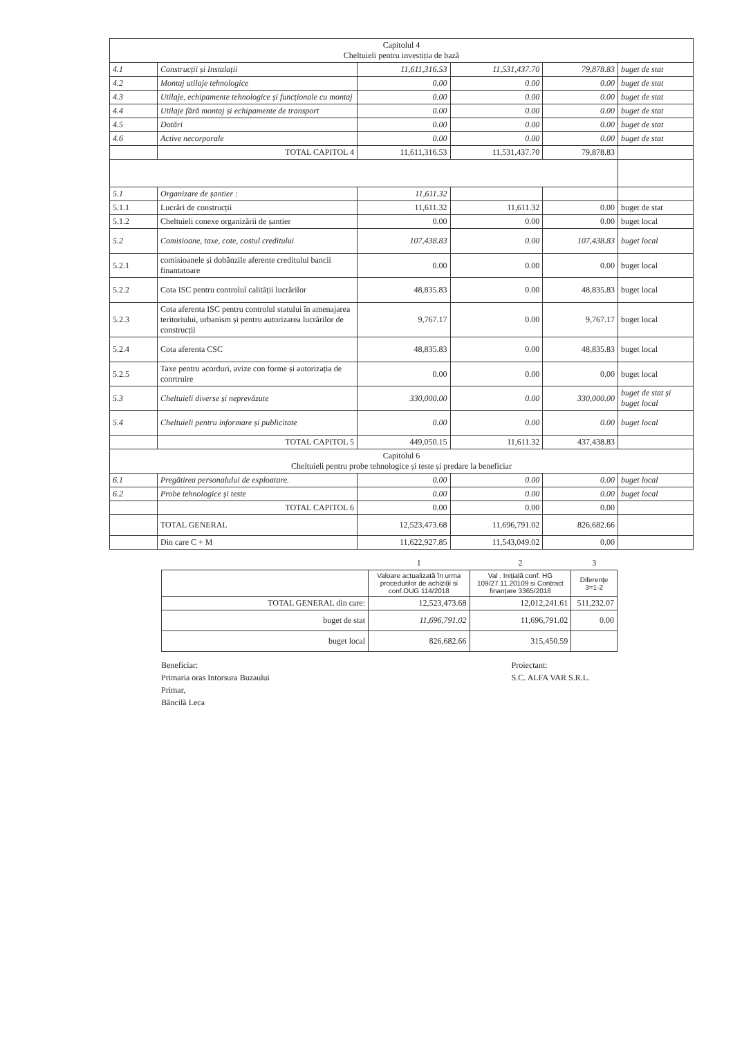| Capitolul 4 Cheltuieli pentru investiția de bază | | | | | |
| --- | --- | --- | --- | --- | --- |
| 4.1 | Construcții și Instalații | 11,611,316.53 | 11,531,437.70 | 79,878.83 | buget de stat |
| 4.2 | Montaj utilaje tehnologice | 0.00 | 0.00 | 0.00 | buget de stat |
| 4.3 | Utilaje, echipamente tehnologice și funcționale cu montaj | 0.00 | 0.00 | 0.00 | buget de stat |
| 4.4 | Utilaje fără montaj și echipamente de transport | 0.00 | 0.00 | 0.00 | buget de stat |
| 4.5 | Dotări | 0.00 | 0.00 | 0.00 | buget de stat |
| 4.6 | Active necorporale | 0.00 | 0.00 | 0.00 | buget de stat |
| | TOTAL CAPITOL 4 | 11,611,316.53 | 11,531,437.70 | 79,878.83 | |
| 5.1 | Organizare de șantier : | 11,611.32 | | | |
| 5.1.1 | Lucrări de construcții | 11,611.32 | 11,611.32 | 0.00 | buget de stat |
| 5.1.2 | Cheltuieli conexe organizării de șantier | 0.00 | 0.00 | 0.00 | buget local |
| 5.2 | Comisioane, taxe, cote, costul creditului | 107,438.83 | 0.00 | 107,438.83 | buget local |
| 5.2.1 | comisioanele și dobânzile aferente creditului bancii finantatoare | 0.00 | 0.00 | 0.00 | buget local |
| 5.2.2 | Cota ISC pentru controlul calității lucrărilor | 48,835.83 | 0.00 | 48,835.83 | buget local |
| 5.2.3 | Cota aferenta ISC pentru controlul statului în amenajarea teritoriului, urbanism și pentru autorizarea lucrărilor de construcții | 9,767.17 | 0.00 | 9,767.17 | buget local |
| 5.2.4 | Cota aferenta CSC | 48,835.83 | 0.00 | 48,835.83 | buget local |
| 5.2.5 | Taxe pentru acorduri, avize con forme și autorizația de conrtruire | 0.00 | 0.00 | 0.00 | buget local |
| 5.3 | Cheltuieli diverse și neprevăzute | 330,000.00 | 0.00 | 330,000.00 | buget de stat și buget local |
| 5.4 | Cheltuieli pentru informare și publicitate | 0.00 | 0.00 | 0.00 | buget local |
| | TOTAL CAPITOL 5 | 449,050.15 | 11,611.32 | 437,438.83 | |
| Capitolul 6 Cheltuieli pentru probe tehnologice și teste și predare la beneficiar | | | | | |
| 6.1 | Pregătirea personalului de exploatare. | 0.00 | 0.00 | 0.00 | buget local |
| 6.2 | Probe tehnologice și teste | 0.00 | 0.00 | 0.00 | buget local |
| | TOTAL CAPITOL 6 | 0.00 | 0.00 | 0.00 | |
| | TOTAL GENERAL | 12,523,473.68 | 11,696,791.02 | 826,682.66 | |
| | Din care C + M | 11,622,927.85 | 11,543,049.02 | 0.00 | |
| | 1 | 2 | 3 |
| | Valoare actualizată în urma procedurilor de achiziții si conf.OUG 114/2018 | Val . Inițială conf. HG 109/27.11.20109 si Contract finanțare 3365/2018 | Diferențe 3=1-2 |
| TOTAL GENERAL din care: | 12,523,473.68 | 12,012,241.61 | 511,232.07 |
| buget de stat | 11,696,791.02 | 11,696,791.02 | 0.00 |
| buget local | 826,682.66 | 315,450.59 | |
Beneficiar:
Primaria oras Intorsura Buzaului
Primar,
Băncilă Leca
Proiectant:
S.C. ALFA VAR S.R.L.